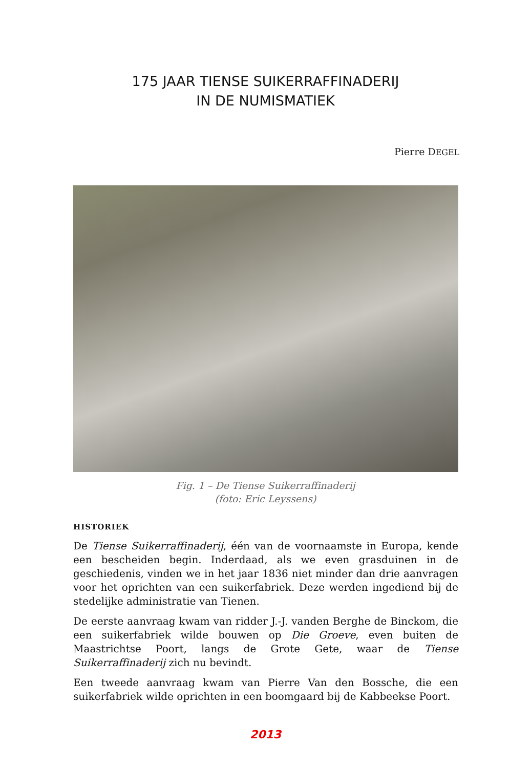175 JAAR TIENSE SUIKERRAFFINADERIJ
IN DE NUMISMATIEK
Pierre DEGEL
Fig. 1 – De Tiense Suikerraffinaderij
(foto: Eric Leyssens)
HISTORIEK
De Tiense Suikerraffinaderij, één van de voornaamste in Europa, kende een bescheiden begin. Inderdaad, als we even grasduinen in de geschiedenis, vinden we in het jaar 1836 niet minder dan drie aanvragen voor het oprichten van een suikerfabriek. Deze werden ingediend bij de stedelijke administratie van Tienen.
De eerste aanvraag kwam van ridder J.-J. vanden Berghe de Binckom, die een suikerfabriek wilde bouwen op Die Groeve, even buiten de Maastrichtse Poort, langs de Grote Gete, waar de Tiense Suikerraffinaderij zich nu bevindt.
Een tweede aanvraag kwam van Pierre Van den Bossche, die een suikerfabriek wilde oprichten in een boomgaard bij de Kabbeekse Poort.
2013